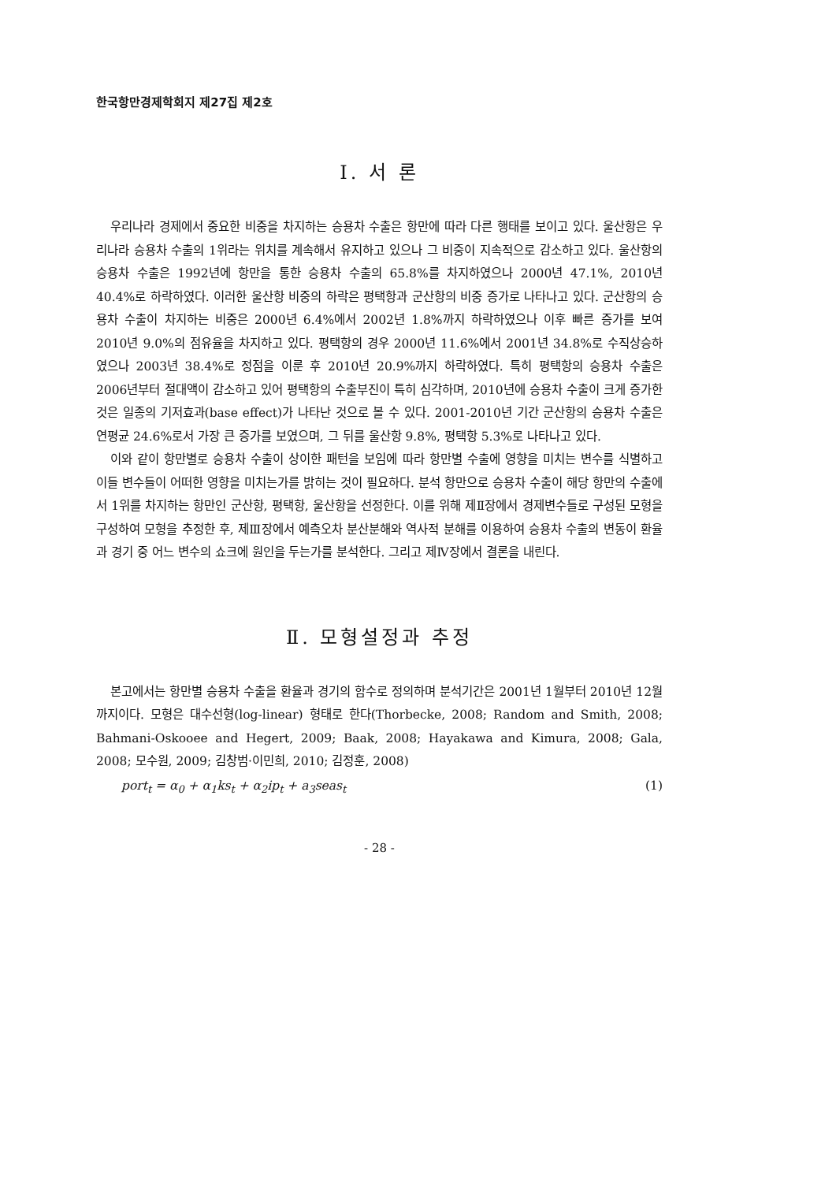한국항만경제학회지 제27집 제2호
Ⅰ. 서 론
우리나라 경제에서 중요한 비중을 차지하는 승용차 수출은 항만에 따라 다른 행태를 보이고 있다. 울산항은 우리나라 승용차 수출의 1위라는 위치를 계속해서 유지하고 있으나 그 비중이 지속적으로 감소하고 있다. 울산항의 승용차 수출은 1992년에 항만을 통한 승용차 수출의 65.8%를 차지하였으나 2000년 47.1%, 2010년 40.4%로 하락하였다. 이러한 울산항 비중의 하락은 평택항과 군산항의 비중 증가로 나타나고 있다. 군산항의 승용차 수출이 차지하는 비중은 2000년 6.4%에서 2002년 1.8%까지 하락하였으나 이후 빠른 증가를 보여 2010년 9.0%의 점유율을 차지하고 있다. 평택항의 경우 2000년 11.6%에서 2001년 34.8%로 수직상승하였으나 2003년 38.4%로 정점을 이룬 후 2010년 20.9%까지 하락하였다. 특히 평택항의 승용차 수출은 2006년부터 절대액이 감소하고 있어 평택항의 수출부진이 특히 심각하며, 2010년에 승용차 수출이 크게 증가한 것은 일종의 기저효과(base effect)가 나타난 것으로 볼 수 있다. 2001-2010년 기간 군산항의 승용차 수출은 연평균 24.6%로서 가장 큰 증가를 보였으며, 그 뒤를 울산항 9.8%, 평택항 5.3%로 나타나고 있다.
이와 같이 항만별로 승용차 수출이 상이한 패턴을 보임에 따라 항만별 수출에 영향을 미치는 변수를 식별하고 이들 변수들이 어떠한 영향을 미치는가를 밝히는 것이 필요하다. 분석 항만으로 승용차 수출이 해당 항만의 수출에서 1위를 차지하는 항만인 군산항, 평택항, 울산항을 선정한다. 이를 위해 제Ⅱ장에서 경제변수들로 구성된 모형을 구성하여 모형을 추정한 후, 제Ⅲ장에서 예측오차 분산분해와 역사적 분해를 이용하여 승용차 수출의 변동이 환율과 경기 중 어느 변수의 쇼크에 원인을 두는가를 분석한다. 그리고 제Ⅳ장에서 결론을 내린다.
Ⅱ. 모형설정과 추정
본고에서는 항만별 승용차 수출을 환율과 경기의 함수로 정의하며 분석기간은 2001년 1월부터 2010년 12월까지이다. 모형은 대수선형(log-linear) 형태로 한다(Thorbecke, 2008; Random and Smith, 2008; Bahmani-Oskooee and Hegert, 2009; Baak, 2008; Hayakawa and Kimura, 2008; Gala, 2008; 모수원, 2009; 김창범·이민희, 2010; 김정훈, 2008)
port<sub>t</sub> = α<sub>0</sub> + α<sub>1</sub>ks<sub>t</sub> + α<sub>2</sub>ip<sub>t</sub> + a<sub>3</sub>seas<sub>t</sub> (1)
- 28 -